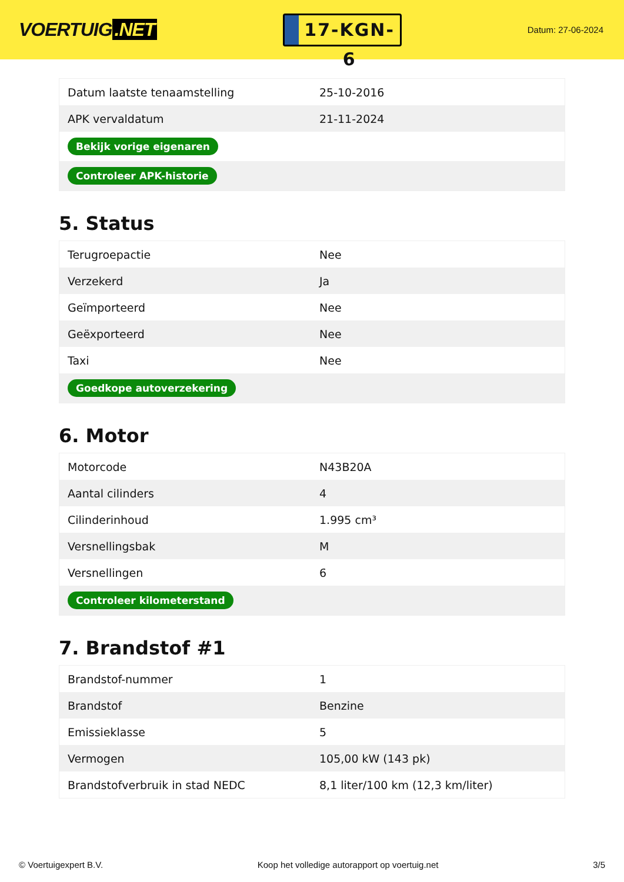VOERTUIG.NET
17-KGN-6
Datum: 27-06-2024
| Datum laatste tenaamstelling | 25-10-2016 |
| APK vervaldatum | 21-11-2024 |
| Bekijk vorige eigenaren | |
| Controleer APK-historie | |
5. Status
| Terugroepactie | Nee |
| Verzekerd | Ja |
| Geïmporteerd | Nee |
| Geëxporteerd | Nee |
| Taxi | Nee |
| Goedkope autoverzekering | |
6. Motor
| Motorcode | N43B20A |
| Aantal cilinders | 4 |
| Cilinderinhoud | 1.995 cm³ |
| Versnellingsbak | M |
| Versnellingen | 6 |
| Controleer kilometerstand | |
7. Brandstof #1
| Brandstof-nummer | 1 |
| Brandstof | Benzine |
| Emissieklasse | 5 |
| Vermogen | 105,00 kW (143 pk) |
| Brandstofverbruik in stad NEDC | 8,1 liter/100 km (12,3 km/liter) |
© Voertuigexpert B.V. Koop het volledige autorapport op voertuig.net 3/5